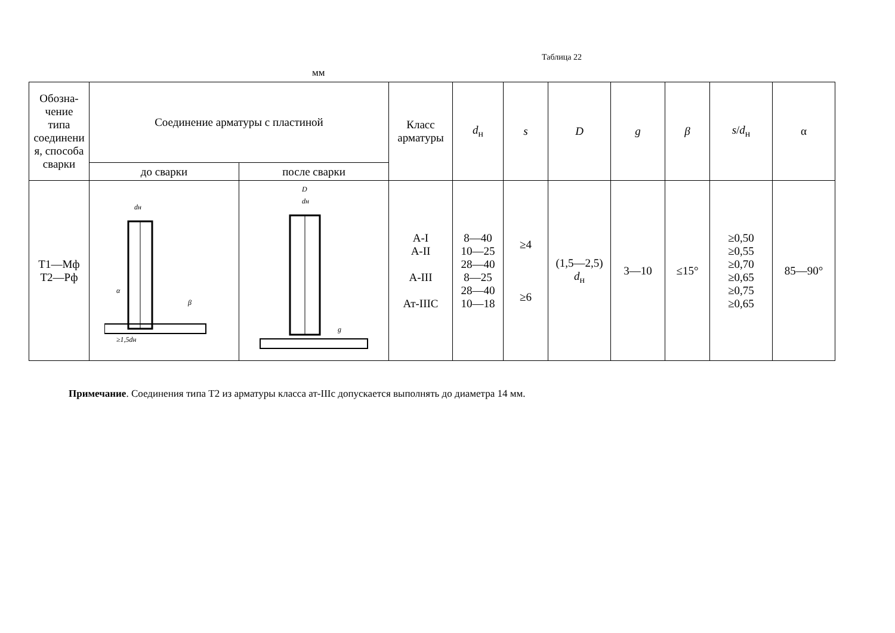Таблица 22
мм
| Обозна- чение типа соединени я, способа сварки | Соединение арматуры с пластиной | | Класс арматуры | d<sub>н</sub> | s | D | g | β | s / d<sub>н</sub> | α |
| --- | --- | --- | --- | --- | --- | --- | --- | --- | --- | --- |
| | до сварки | после сварки | | | | | | | | |
| Т1—Мф Т2—Рф | dн ≥1,5dн α β | D dн g | А-I А-II А-III Ат-IIIС | 8—40 10—25 28—40 8—25 28—40 10—18 | ≥4 ≥6 | (1,5—2,5) d<sub>н</sub> | 3—10 | ≤15° | ≥0,50 ≥0,55 ≥0,70 ≥0,65 ≥0,75 ≥0,65 | 85—90° |
Примечание. Соединения типа Т2 из арматуры класса ат-IIIс допускается выполнять до диаметра 14 мм.